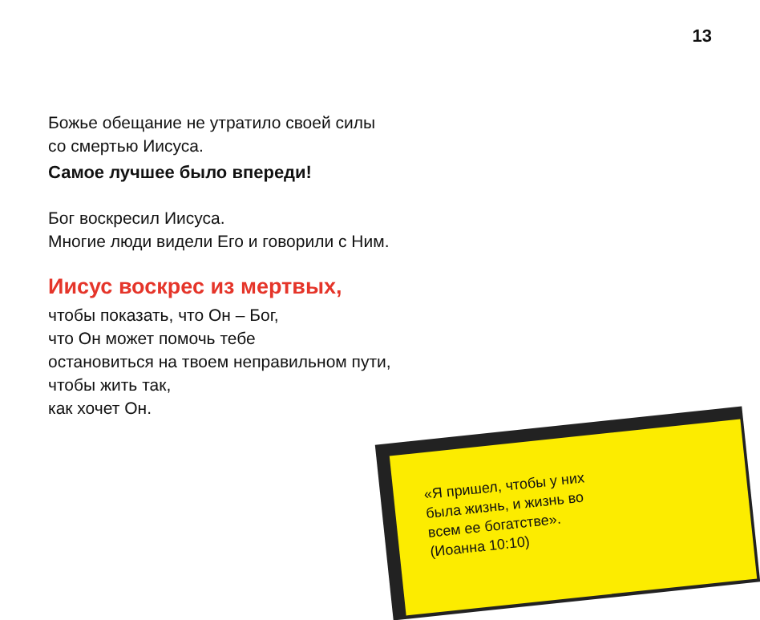13
Божье обещание не утратило своей силы
со смертью Иисуса.
Самое лучшее было впереди!
Бог воскресил Иисуса.
Многие люди видели Его и говорили с Ним.
Иисус воскрес из мертвых,
чтобы показать, что Он – Бог,
что Он может помочь тебе
остановиться на твоем неправильном пути,
чтобы жить так,
как хочет Он.
«Я пришел, чтобы у них
была жизнь, и жизнь во
всем ее богатстве».
(Иоанна 10:10)